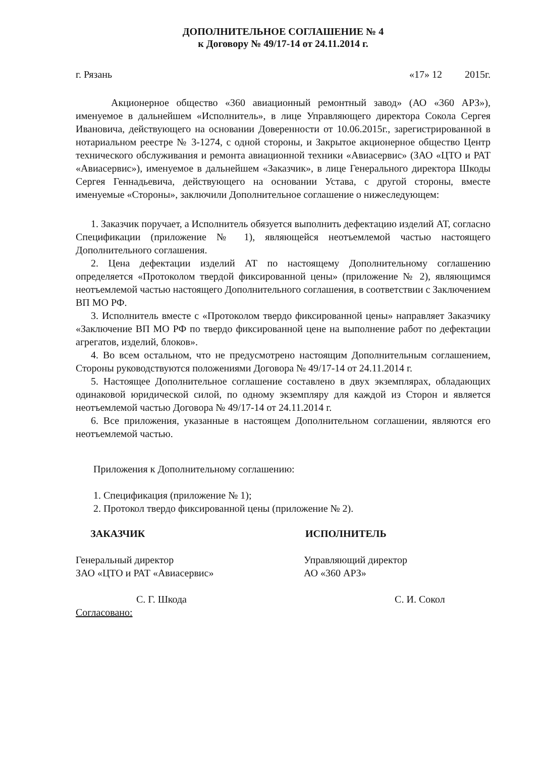ДОПОЛНИТЕЛЬНОЕ СОГЛАШЕНИЕ № 4
к Договору № 49/17-14 от 24.11.2014 г.
г. Рязань «17» 12 2015г.
Акционерное общество «360 авиационный ремонтный завод» (АО «360 АРЗ»), именуемое в дальнейшем «Исполнитель», в лице Управляющего директора Сокола Сергея Ивановича, действующего на основании Доверенности от 10.06.2015г., зарегистрированной в нотариальном реестре № 3-1274, с одной стороны, и Закрытое акционерное общество Центр технического обслуживания и ремонта авиационной техники «Авиасервис» (ЗАО «ЦТО и РАТ «Авиасервис»), именуемое в дальнейшем «Заказчик», в лице Генерального директора Шкоды Сергея Геннадьевича, действующего на основании Устава, с другой стороны, вместе именуемые «Стороны», заключили Дополнительное соглашение о нижеследующем:
1. Заказчик поручает, а Исполнитель обязуется выполнить дефектацию изделий АТ, согласно Спецификации (приложение № 1), являющейся неотъемлемой частью настоящего Дополнительного соглашения.
2. Цена дефектации изделий АТ по настоящему Дополнительному соглашению определяется «Протоколом твердой фиксированной цены» (приложение № 2), являющимся неотъемлемой частью настоящего Дополнительного соглашения, в соответствии с Заключением ВП МО РФ.
3. Исполнитель вместе с «Протоколом твердо фиксированной цены» направляет Заказчику «Заключение ВП МО РФ по твердо фиксированной цене на выполнение работ по дефектации агрегатов, изделий, блоков».
4. Во всем остальном, что не предусмотрено настоящим Дополнительным соглашением, Стороны руководствуются положениями Договора № 49/17-14 от 24.11.2014 г.
5. Настоящее Дополнительное соглашение составлено в двух экземплярах, обладающих одинаковой юридической силой, по одному экземпляру для каждой из Сторон и является неотъемлемой частью Договора № 49/17-14 от 24.11.2014 г.
6. Все приложения, указанные в настоящем Дополнительном соглашении, являются его неотъемлемой частью.
Приложения к Дополнительному соглашению:
1. Спецификация (приложение № 1);
2. Протокол твердо фиксированной цены (приложение № 2).
ЗАКАЗЧИК
Генеральный директор
ЗАО «ЦТО и РАТ «Авиасервис»
С. Г. Шкода
Согласовано:
ИСПОЛНИТЕЛЬ
Управляющий директор
АО «360 АРЗ»
С. И. Сокол